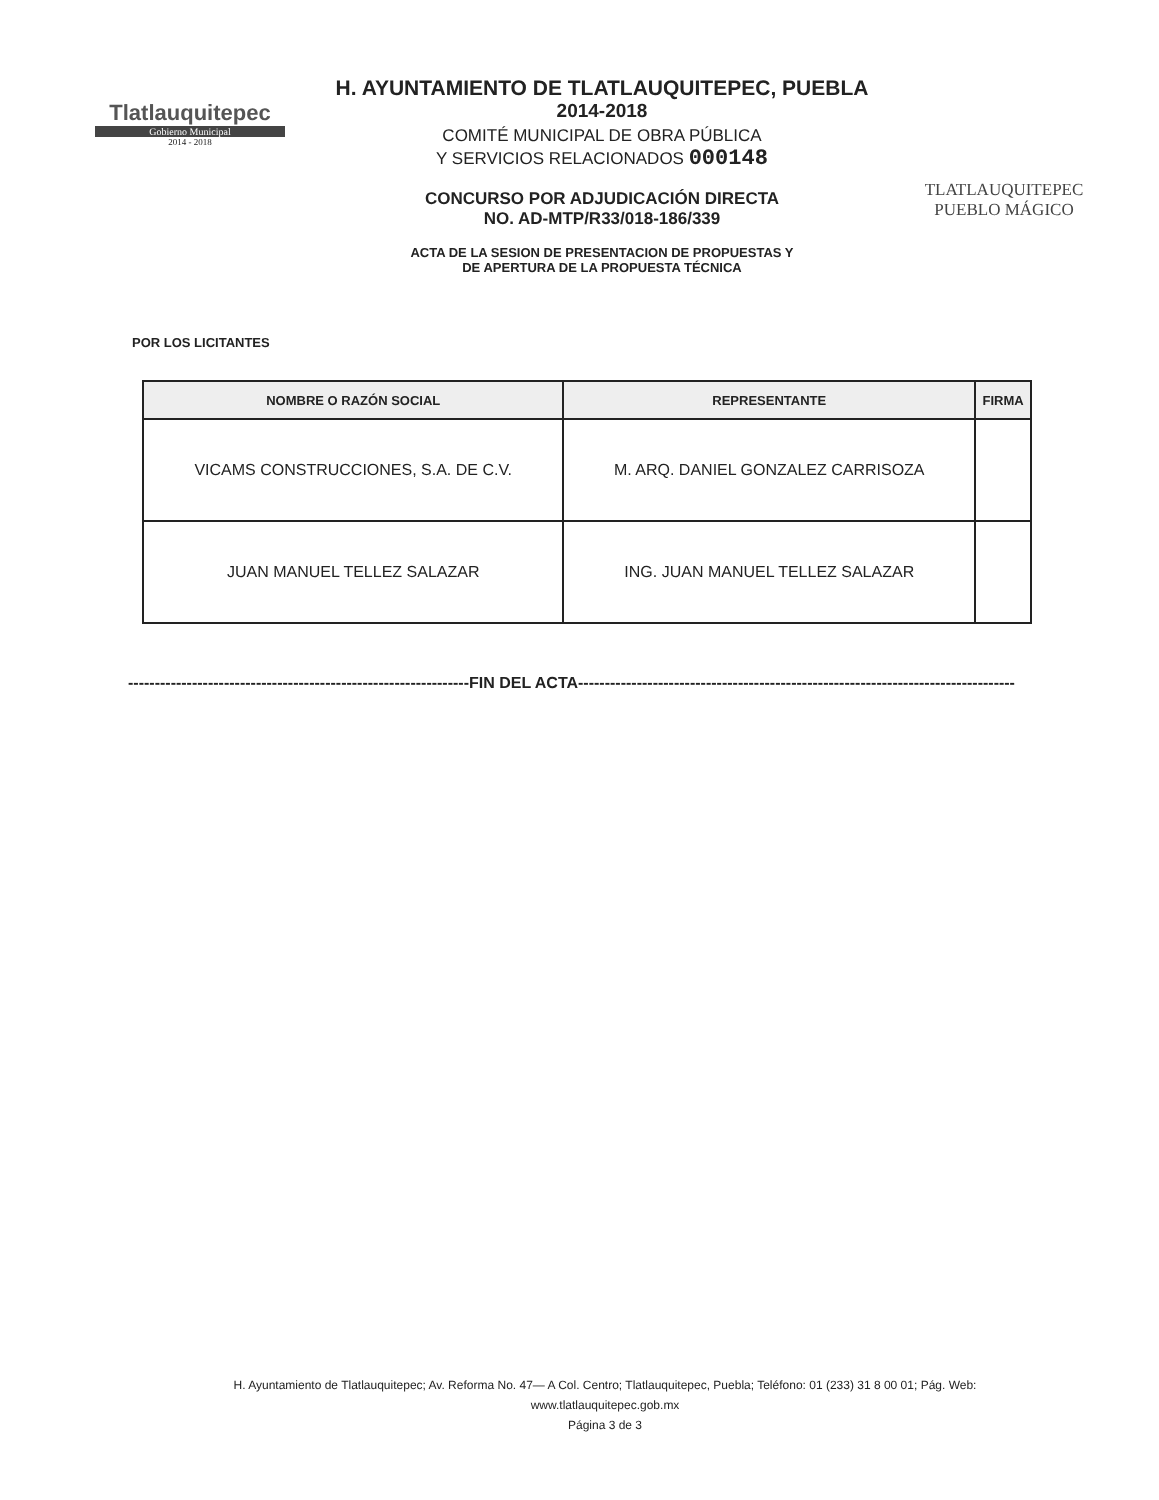Tlatlauquitepec
Gobierno Municipal
2014 - 2018
H. AYUNTAMIENTO DE TLATLAUQUITEPEC, PUEBLA
2014-2018
COMITÉ MUNICIPAL DE OBRA PÚBLICA
Y SERVICIOS RELACIONADOS 000148
CONCURSO POR ADJUDICACIÓN DIRECTA
NO. AD-MTP/R33/018-186/339
ACTA DE LA SESION DE PRESENTACION DE PROPUESTAS Y
DE APERTURA DE LA PROPUESTA TÉCNICA
TLATLAUQUITEPEC
PUEBLO MÁGICO
POR LOS LICITANTES
| NOMBRE O RAZÓN SOCIAL | REPRESENTANTE | FIRMA |
| --- | --- | --- |
| VICAMS CONSTRUCCIONES, S.A. DE C.V. | M. ARQ. DANIEL GONZALEZ CARRISOZA | |
| JUAN MANUEL TELLEZ SALAZAR | ING. JUAN MANUEL TELLEZ SALAZAR | |
----------------------------------------------------------------FIN DEL ACTA----------------------------------------------------------------------------------
H. Ayuntamiento de Tlatlauquitepec; Av. Reforma No. 47— A Col. Centro; Tlatlauquitepec, Puebla; Teléfono: 01 (233) 31 8 00 01; Pág. Web:
www.tlatlauquitepec.gob.mx
Página 3 de 3